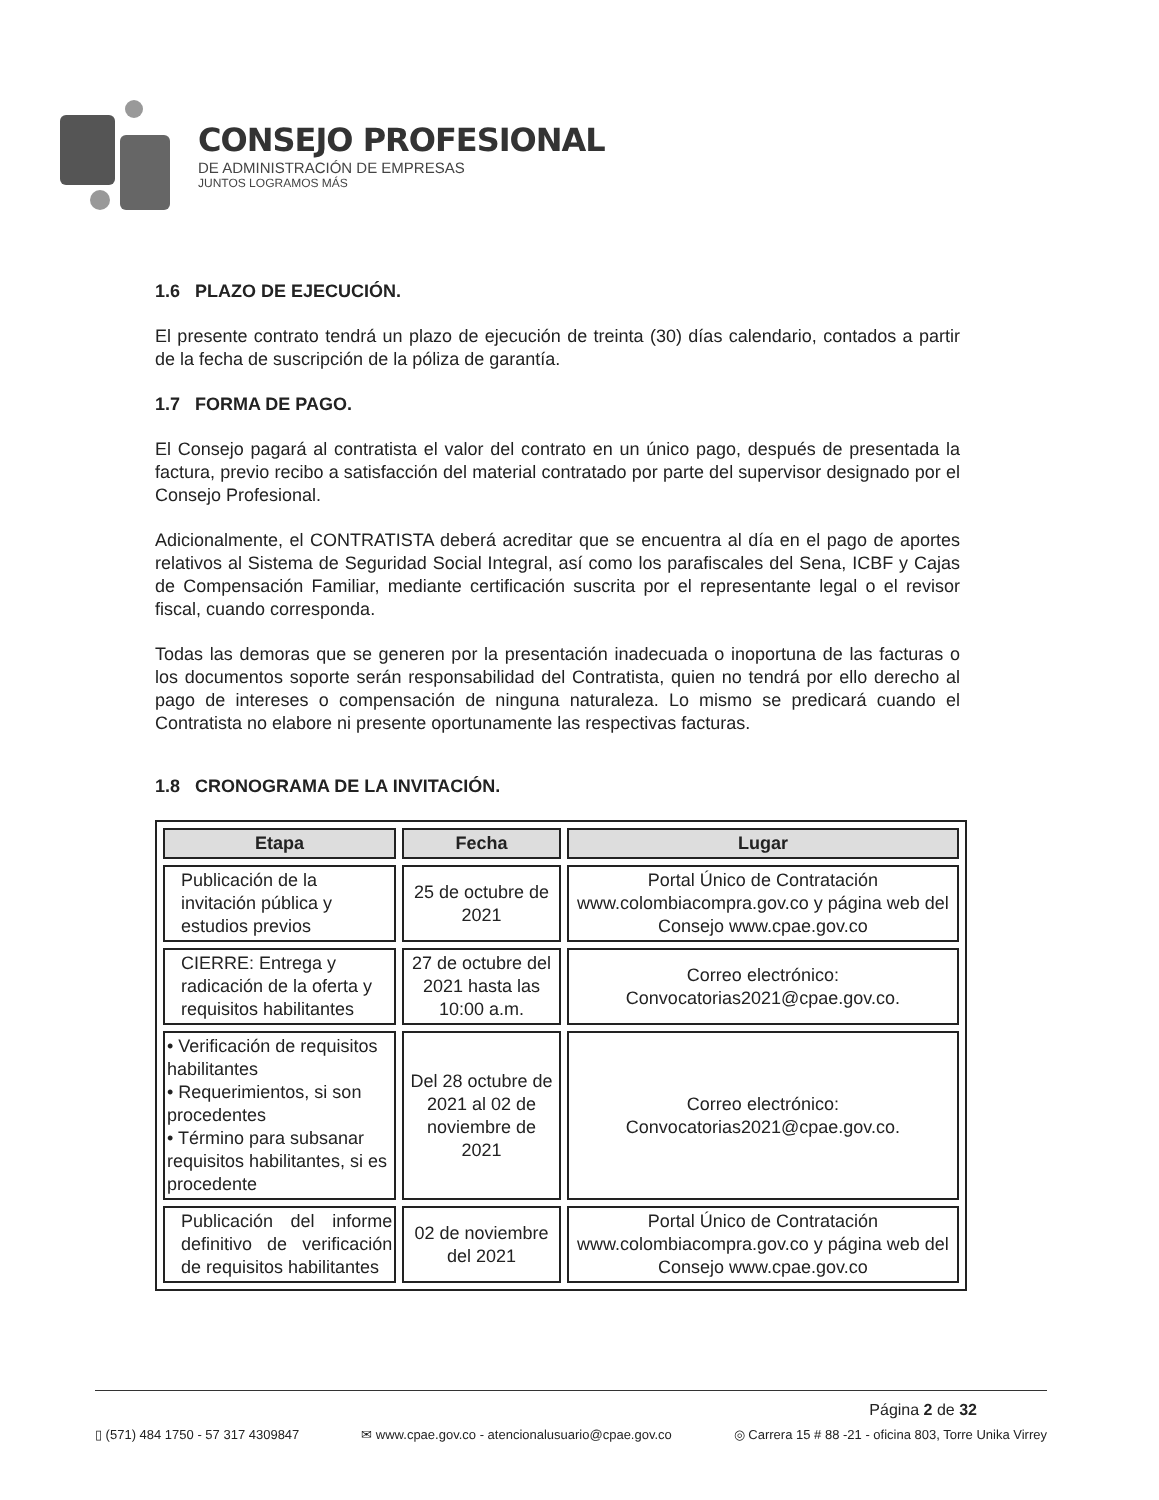CONSEJO PROFESIONAL
DE ADMINISTRACIÓN DE EMPRESAS
JUNTOS LOGRAMOS MÁS
1.6 PLAZO DE EJECUCIÓN.
El presente contrato tendrá un plazo de ejecución de treinta (30) días calendario, contados a partir de la fecha de suscripción de la póliza de garantía.
1.7 FORMA DE PAGO.
El Consejo pagará al contratista el valor del contrato en un único pago, después de presentada la factura, previo recibo a satisfacción del material contratado por parte del supervisor designado por el Consejo Profesional.
Adicionalmente, el CONTRATISTA deberá acreditar que se encuentra al día en el pago de aportes relativos al Sistema de Seguridad Social Integral, así como los parafiscales del Sena, ICBF y Cajas de Compensación Familiar, mediante certificación suscrita por el representante legal o el revisor fiscal, cuando corresponda.
Todas las demoras que se generen por la presentación inadecuada o inoportuna de las facturas o los documentos soporte serán responsabilidad del Contratista, quien no tendrá por ello derecho al pago de intereses o compensación de ninguna naturaleza. Lo mismo se predicará cuando el Contratista no elabore ni presente oportunamente las respectivas facturas.
1.8 CRONOGRAMA DE LA INVITACIÓN.
| Etapa | Fecha | Lugar |
| --- | --- | --- |
| Publicación de la invitación pública y estudios previos | 25 de octubre de 2021 | Portal Único de Contratación www.colombiacompra.gov.co y página web del Consejo www.cpae.gov.co |
| CIERRE: Entrega y radicación de la oferta y requisitos habilitantes | 27 de octubre del 2021 hasta las 10:00 a.m. | Correo electrónico: Convocatorias2021@cpae.gov.co. |
| • Verificación de requisitos habilitantes • Requerimientos, si son procedentes • Término para subsanar requisitos habilitantes, si es procedente | Del 28 octubre de 2021 al 02 de noviembre de 2021 | Correo electrónico: Convocatorias2021@cpae.gov.co. |
| Publicación del informe definitivo de verificación de requisitos habilitantes | 02 de noviembre del 2021 | Portal Único de Contratación www.colombiacompra.gov.co y página web del Consejo www.cpae.gov.co |
Página 2 de 32
▯ (571) 484 1750 - 57 317 4309847 ✉ www.cpae.gov.co - atencionalusuario@cpae.gov.co ◎ Carrera 15 # 88 -21 - oficina 803, Torre Unika Virrey